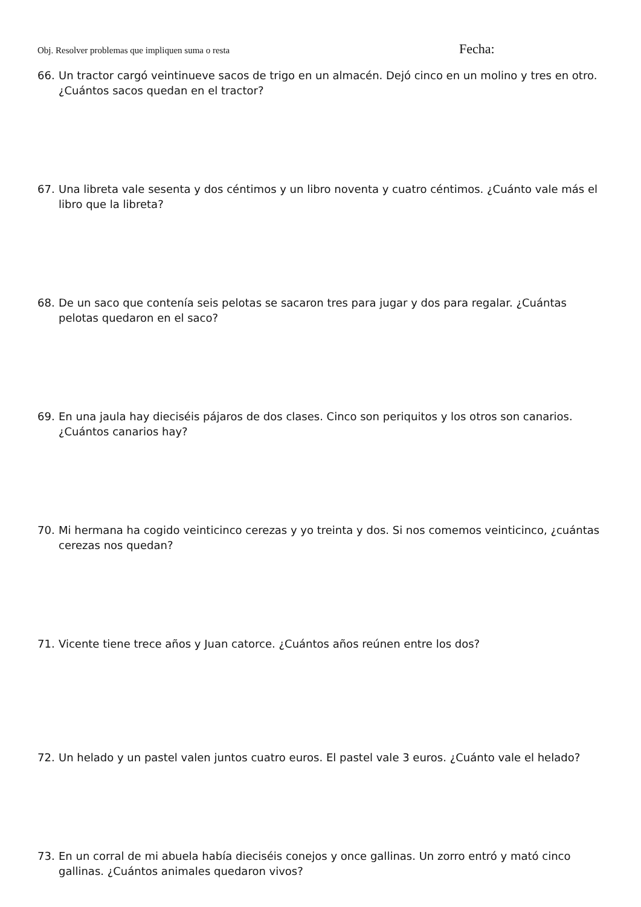Obj. Resolver problemas que impliquen suma o resta Fecha:
66. Un tractor cargó veintinueve sacos de trigo en un almacén. Dejó cinco en un molino y tres en otro. ¿Cuántos sacos quedan en el tractor?
67. Una libreta vale sesenta y dos céntimos y un libro noventa y cuatro céntimos. ¿Cuánto vale más el libro que la libreta?
68. De un saco que contenía seis pelotas se sacaron tres para jugar y dos para regalar. ¿Cuántas pelotas quedaron en el saco?
69. En una jaula hay dieciséis pájaros de dos clases. Cinco son periquitos y los otros son canarios. ¿Cuántos canarios hay?
70. Mi hermana ha cogido veinticinco cerezas y yo treinta y dos. Si nos comemos veinticinco, ¿cuántas cerezas nos quedan?
71. Vicente tiene trece años y Juan catorce. ¿Cuántos años reúnen entre los dos?
72. Un helado y un pastel valen juntos cuatro euros. El pastel vale 3 euros. ¿Cuánto vale el helado?
73. En un corral de mi abuela había dieciséis conejos y once gallinas. Un zorro entró y mató cinco gallinas. ¿Cuántos animales quedaron vivos?